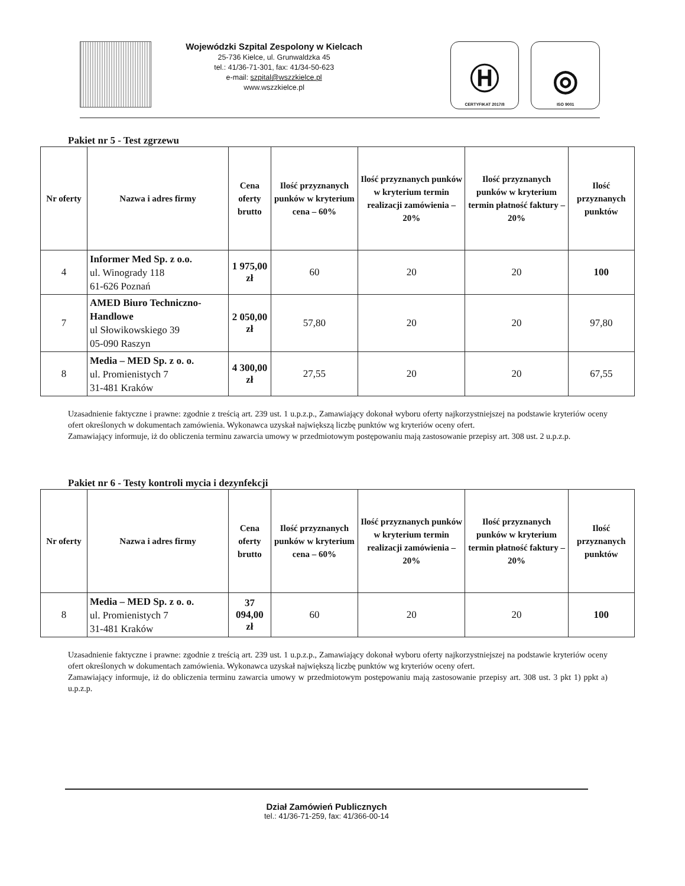Wojewódzki Szpital Zespolony w Kielcach
25-736 Kielce, ul. Grunwaldzka 45
tel.: 41/36-71-301, fax: 41/34-50-623
e-mail: szpital@wszzkielce.pl
www.wszzkielce.pl
Ⓗ
CERTYFIKAT 2017/8
◎
ISO 9001
Pakiet nr 5 - Test zgrzewu
| Nr oferty | Nazwa i adres firmy | Cena oferty brutto | Ilość przyznanych punków w kryterium cena – 60% | Ilość przyznanych punków w kryterium termin realizacji zamówienia – 20% | Ilość przyznanych punków w kryterium termin płatność faktury – 20% | Ilość przyznanych punktów |
| --- | --- | --- | --- | --- | --- | --- |
| 4 | Informer Med Sp. z o.o. ul. Winogrady 118 61-626 Poznań | 1 975,00 zł | 60 | 20 | 20 | 100 |
| 7 | AMED Biuro Techniczno-Handlowe ul Słowikowskiego 39 05-090 Raszyn | 2 050,00 zł | 57,80 | 20 | 20 | 97,80 |
| 8 | Media – MED Sp. z o. o. ul. Promienistych 7 31-481 Kraków | 4 300,00 zł | 27,55 | 20 | 20 | 67,55 |
Uzasadnienie faktyczne i prawne: zgodnie z treścią art. 239 ust. 1 u.p.z.p., Zamawiający dokonał wyboru oferty najkorzystniejszej na podstawie kryteriów oceny ofert określonych w dokumentach zamówienia. Wykonawca uzyskał największą liczbę punktów wg kryteriów oceny ofert.
Zamawiający informuje, iż do obliczenia terminu zawarcia umowy w przedmiotowym postępowaniu mają zastosowanie przepisy art. 308 ust. 2 u.p.z.p.
Pakiet nr 6 - Testy kontroli mycia i dezynfekcji
| Nr oferty | Nazwa i adres firmy | Cena oferty brutto | Ilość przyznanych punków w kryterium cena – 60% | Ilość przyznanych punków w kryterium termin realizacji zamówienia – 20% | Ilość przyznanych punków w kryterium termin płatność faktury – 20% | Ilość przyznanych punktów |
| --- | --- | --- | --- | --- | --- | --- |
| 8 | Media – MED Sp. z o. o. ul. Promienistych 7 31-481 Kraków | 37 094,00 zł | 60 | 20 | 20 | 100 |
Uzasadnienie faktyczne i prawne: zgodnie z treścią art. 239 ust. 1 u.p.z.p., Zamawiający dokonał wyboru oferty najkorzystniejszej na podstawie kryteriów oceny ofert określonych w dokumentach zamówienia. Wykonawca uzyskał największą liczbę punktów wg kryteriów oceny ofert.
Zamawiający informuje, iż do obliczenia terminu zawarcia umowy w przedmiotowym postępowaniu mają zastosowanie przepisy art. 308 ust. 3 pkt 1) ppkt a) u.p.z.p.
Dział Zamówień Publicznych
tel.: 41/36-71-259, fax: 41/366-00-14